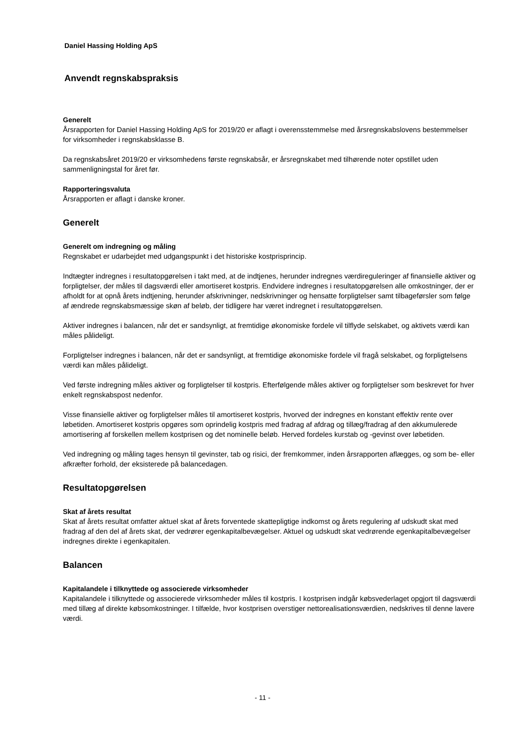Daniel Hassing Holding ApS
Anvendt regnskabspraksis
Generelt
Årsrapporten for Daniel Hassing Holding ApS for 2019/20 er aflagt i overensstemmelse med årsregnskabslovens bestemmelser for virksomheder i regnskabsklasse B.
Da regnskabsåret 2019/20 er virksomhedens første regnskabsår, er årsregnskabet med tilhørende noter opstillet uden sammenligningstal for året før.
Rapporteringsvaluta
Årsrapporten er aflagt i danske kroner.
Generelt
Generelt om indregning og måling
Regnskabet er udarbejdet med udgangspunkt i det historiske kostprisprincip.
Indtægter indregnes i resultatopgørelsen i takt med, at de indtjenes, herunder indregnes værdireguleringer af finansielle aktiver og forpligtelser, der måles til dagsværdi eller amortiseret kostpris. Endvidere indregnes i resultatopgørelsen alle omkostninger, der er afholdt for at opnå årets indtjening, herunder afskrivninger, nedskrivninger og hensatte forpligtelser samt tilbageførsler som følge af ændrede regnskabsmæssige skøn af beløb, der tidligere har været indregnet i resultatopgørelsen.
Aktiver indregnes i balancen, når det er sandsynligt, at fremtidige økonomiske fordele vil tilflyde selskabet, og aktivets værdi kan måles pålideligt.
Forpligtelser indregnes i balancen, når det er sandsynligt, at fremtidige økonomiske fordele vil fragå selskabet, og forpligtelsens værdi kan måles pålideligt.
Ved første indregning måles aktiver og forpligtelser til kostpris. Efterfølgende måles aktiver og forpligtelser som beskrevet for hver enkelt regnskabspost nedenfor.
Visse finansielle aktiver og forpligtelser måles til amortiseret kostpris, hvorved der indregnes en konstant effektiv rente over løbetiden. Amortiseret kostpris opgøres som oprindelig kostpris med fradrag af afdrag og tillæg/fradrag af den akkumulerede amortisering af forskellen mellem kostprisen og det nominelle beløb. Herved fordeles kurstab og -gevinst over løbetiden.
Ved indregning og måling tages hensyn til gevinster, tab og risici, der fremkommer, inden årsrapporten aflægges, og som be- eller afkræfter forhold, der eksisterede på balancedagen.
Resultatopgørelsen
Skat af årets resultat
Skat af årets resultat omfatter aktuel skat af årets forventede skattepligtige indkomst og årets regulering af udskudt skat med fradrag af den del af årets skat, der vedrører egenkapitalbevægelser. Aktuel og udskudt skat vedrørende egenkapitalbevægelser indregnes direkte i egenkapitalen.
Balancen
Kapitalandele i tilknyttede og associerede virksomheder
Kapitalandele i tilknyttede og associerede virksomheder måles til kostpris. I kostprisen indgår købsvederlaget opgjort til dagsværdi med tillæg af direkte købsomkostninger. I tilfælde, hvor kostprisen overstiger nettorealisationsværdien, nedskrives til denne lavere værdi.
- 11 -